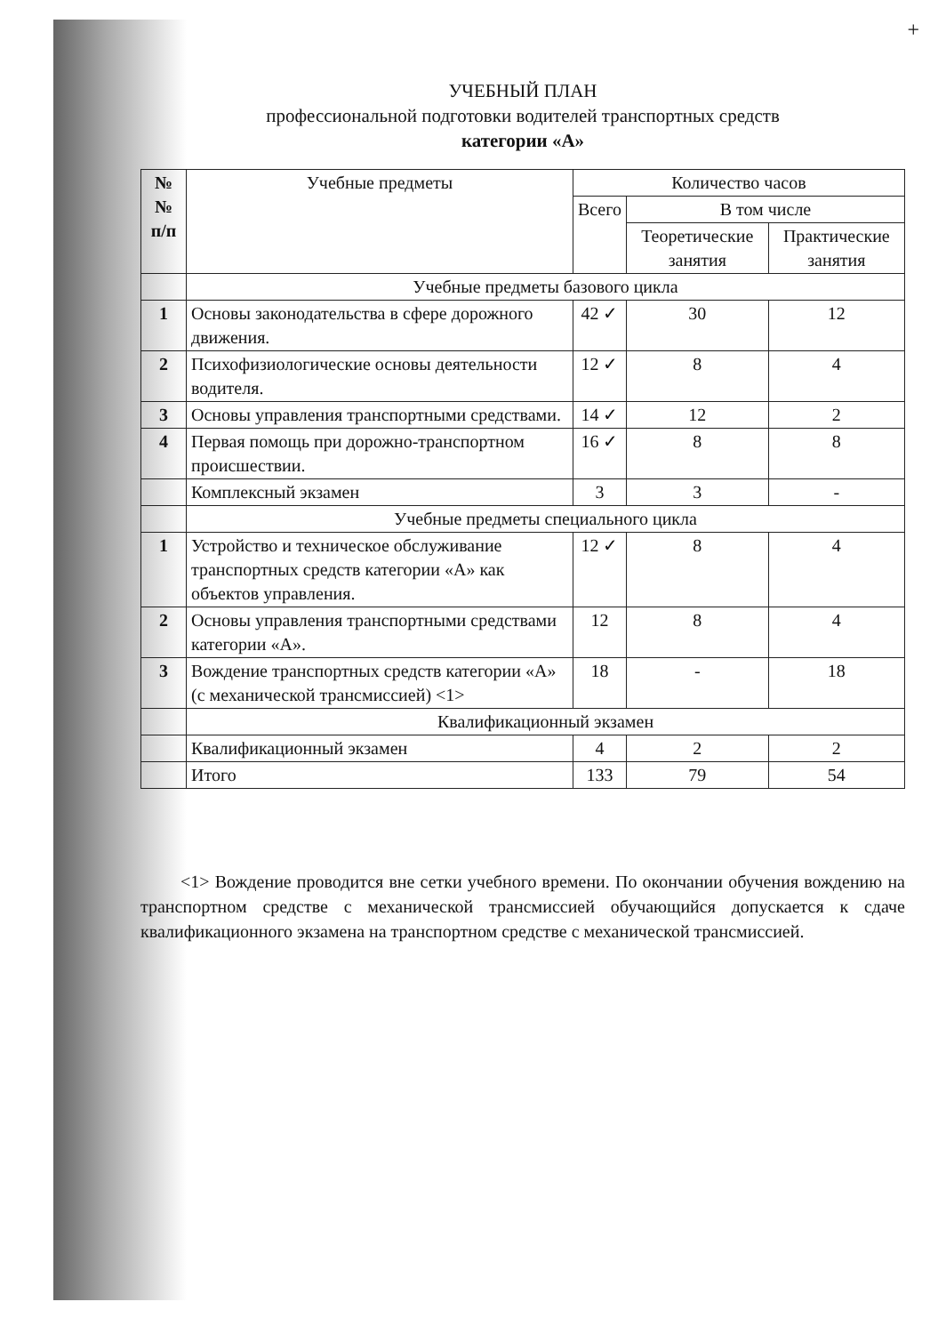+
УЧЕБНЫЙ ПЛАН
профессиональной подготовки водителей транспортных средств
категории «А»
| № № п/п | Учебные предметы | Количество часов | | |
| --- | --- | --- | --- | --- |
| | | Всего | В том числе | |
| | | | Теоретические занятия | Практические занятия |
| | Учебные предметы базового цикла | | | |
| 1 | Основы законодательства в сфере дорожного движения. | 42 ✓ | 30 | 12 |
| 2 | Психофизиологические основы деятельности водителя. | 12 ✓ | 8 | 4 |
| 3 | Основы управления транспортными средствами. | 14 ✓ | 12 | 2 |
| 4 | Первая помощь при дорожно-транспортном происшествии. | 16 ✓ | 8 | 8 |
| | Комплексный экзамен | 3 | 3 | - |
| | Учебные предметы специального цикла | | | |
| 1 | Устройство и техническое обслуживание транспортных средств категории «А» как объектов управления. | 12 ✓ | 8 | 4 |
| 2 | Основы управления транспортными средствами категории «А». | 12 | 8 | 4 |
| 3 | Вождение транспортных средств категории «А» (с механической трансмиссией) <1> | 18 | - | 18 |
| | Квалификационный экзамен | | | |
| | Квалификационный экзамен | 4 | 2 | 2 |
| | Итого | 133 | 79 | 54 |
<1> Вождение проводится вне сетки учебного времени. По окончании обучения вождению на транспортном средстве с механической трансмиссией обучающийся допускается к сдаче квалификационного экзамена на транспортном средстве с механической трансмиссией.